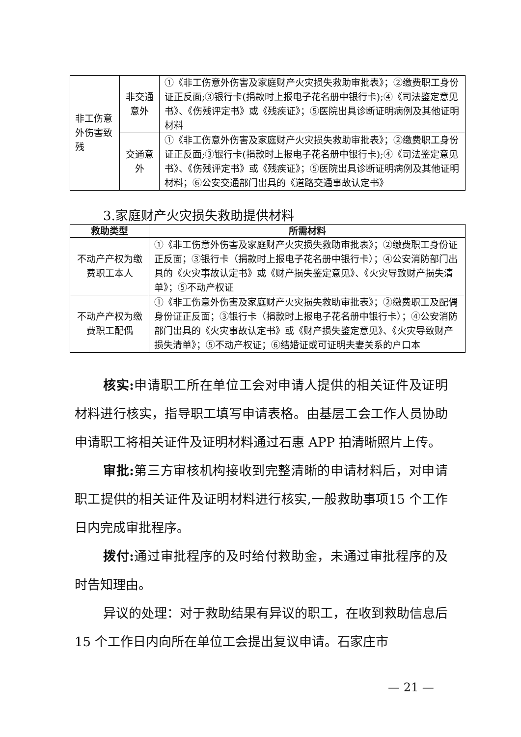| 非工伤意外伤害致残 | 非交通意外 | ①《非工伤意外伤害及家庭财产火灾损失救助审批表》；②缴费职工身份证正反面;③银行卡(捐款时上报电子花名册中银行卡);④《司法鉴定意见书》、《伤残评定书》或《残疾证》；⑤医院出具诊断证明病例及其他证明材料 |
| | 交通意外 | ①《非工伤意外伤害及家庭财产火灾损失救助审批表》；②缴费职工身份证正反面;③银行卡(捐款时上报电子花名册中银行卡);④《司法鉴定意见书》、《伤残评定书》或《残疾证》；⑤医院出具诊断证明病例及其他证明材料；⑥公安交通部门出具的《道路交通事故认定书》 |
3.家庭财产火灾损失救助提供材料
| 救助类型 | 所需材料 |
| --- | --- |
| 不动产产权为缴费职工本人 | ①《非工伤意外伤害及家庭财产火灾损失救助审批表》；②缴费职工身份证正反面；③银行卡（捐款时上报电子花名册中银行卡）；④公安消防部门出具的《火灾事故认定书》或《财产损失鉴定意见》、《火灾导致财产损失清单》；⑤不动产权证 |
| 不动产产权为缴费职工配偶 | ①《非工伤意外伤害及家庭财产火灾损失救助审批表》；②缴费职工及配偶身份证正反面；③银行卡（捐款时上报电子花名册中银行卡）；④公安消防部门出具的《火灾事故认定书》或《财产损失鉴定意见》、《火灾导致财产损失清单》；⑤不动产权证；⑥结婚证或可证明夫妻关系的户口本 |
核实: 申请职工所在单位工会对申请人提供的相关证件及证明材料进行核实，指导职工填写申请表格。由基层工会工作人员协助申请职工将相关证件及证明材料通过石惠 APP 拍清晰照片上传。
审批: 第三方审核机构接收到完整清晰的申请材料后，对申请职工提供的相关证件及证明材料进行核实,一般救助事项15 个工作日内完成审批程序。
拨付: 通过审批程序的及时给付救助金，未通过审批程序的及时告知理由。
异议的处理：对于救助结果有异议的职工，在收到救助信息后 15 个工作日内向所在单位工会提出复议申请。石家庄市
— 21 —